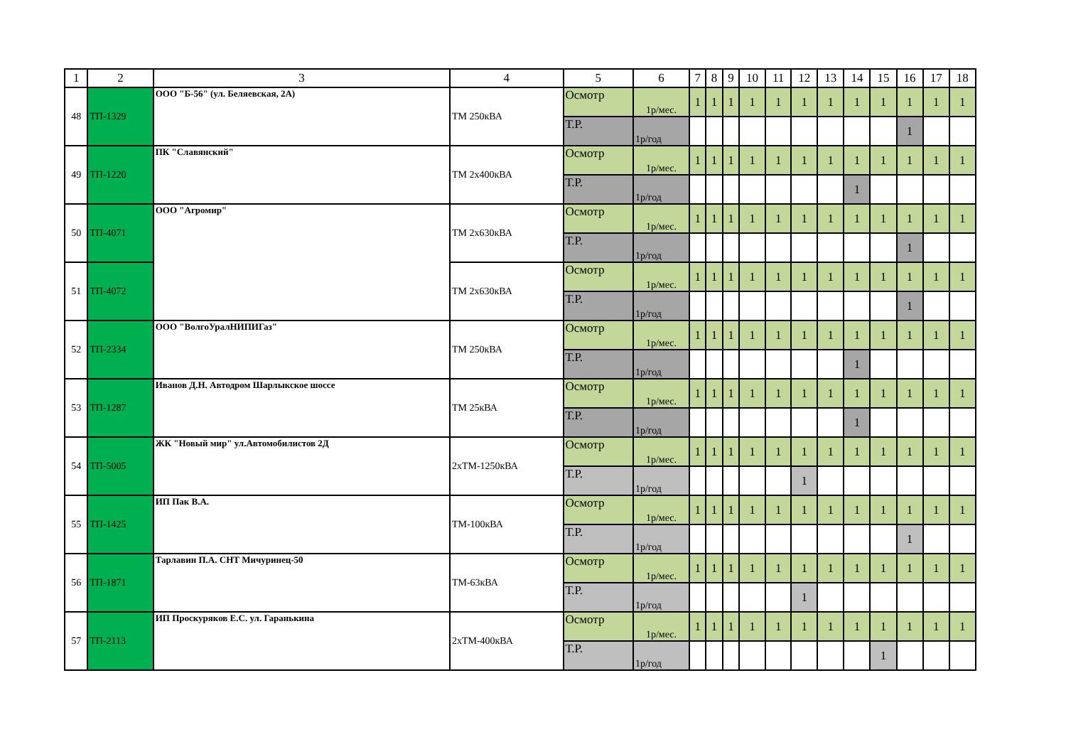| 1 | 2 | 3 | 4 | 5 | 6 | 7 | 8 | 9 | 10 | 11 | 12 | 13 | 14 | 15 | 16 | 17 | 18 |
| --- | --- | --- | --- | --- | --- | --- | --- | --- | --- | --- | --- | --- | --- | --- | --- | --- | --- |
| 48 | ТП-1329 | ООО "Б-56" (ул. Беляевская, 2А) | ТМ 250кВА | Осмотр | 1р/мес. | 1 | 1 | 1 | 1 | 1 | 1 | 1 | 1 | 1 | 1 | 1 | 1 |
| | | | | Т.Р. | 1р/год | | | | | | | | | | 1 | | |
| 49 | ТП-1220 | ПК "Славянский" | ТМ 2х400кВА | Осмотр | 1р/мес. | 1 | 1 | 1 | 1 | 1 | 1 | 1 | 1 | 1 | 1 | 1 | 1 |
| | | | | Т.Р. | 1р/год | | | | | | | | 1 | | | | |
| 50 | ТП-4071 | ООО "Агромир" | ТМ 2х630кВА | Осмотр | 1р/мес. | 1 | 1 | 1 | 1 | 1 | 1 | 1 | 1 | 1 | 1 | 1 | 1 |
| | | | | Т.Р. | 1р/год | | | | | | | | | | 1 | | |
| 51 | ТП-4072 | | ТМ 2х630кВА | Осмотр | 1р/мес. | 1 | 1 | 1 | 1 | 1 | 1 | 1 | 1 | 1 | 1 | 1 | 1 |
| | | | | Т.Р. | 1р/год | | | | | | | | | | 1 | | |
| 52 | ТП-2334 | ООО "ВолгоУралНИПИГаз" | ТМ 250кВА | Осмотр | 1р/мес. | 1 | 1 | 1 | 1 | 1 | 1 | 1 | 1 | 1 | 1 | 1 | 1 |
| | | | | Т.Р. | 1р/год | | | | | | | | 1 | | | | |
| 53 | ТП-1287 | Иванов Д.Н. Автодром Шарлыкское шоссе | ТМ 25кВА | Осмотр | 1р/мес. | 1 | 1 | 1 | 1 | 1 | 1 | 1 | 1 | 1 | 1 | 1 | 1 |
| | | | | Т.Р. | 1р/год | | | | | | | | 1 | | | | |
| 54 | ТП-5005 | ЖК "Новый мир" ул.Автомобилистов 2Д | 2хТМ-1250кВА | Осмотр | 1р/мес. | 1 | 1 | 1 | 1 | 1 | 1 | 1 | 1 | 1 | 1 | 1 | 1 |
| | | | | Т.Р. | 1р/год | | | | | | 1 | | | | | | |
| 55 | ТП-1425 | ИП Пак В.А. | ТМ-100кВА | Осмотр | 1р/мес. | 1 | 1 | 1 | 1 | 1 | 1 | 1 | 1 | 1 | 1 | 1 | 1 |
| | | | | Т.Р. | 1р/год | | | | | | | | | | 1 | | |
| 56 | ТП-1871 | Тарлавин П.А. СНТ Мичуринец-50 | ТМ-63кВА | Осмотр | 1р/мес. | 1 | 1 | 1 | 1 | 1 | 1 | 1 | 1 | 1 | 1 | 1 | 1 |
| | | | | Т.Р. | 1р/год | | | | | | 1 | | | | | | |
| 57 | ТП-2113 | ИП Проскуряков Е.С. ул. Гаранькина | 2хТМ-400кВА | Осмотр | 1р/мес. | 1 | 1 | 1 | 1 | 1 | 1 | 1 | 1 | 1 | 1 | 1 | 1 |
| | | | | Т.Р. | 1р/год | | | | | | | | | 1 | | | |